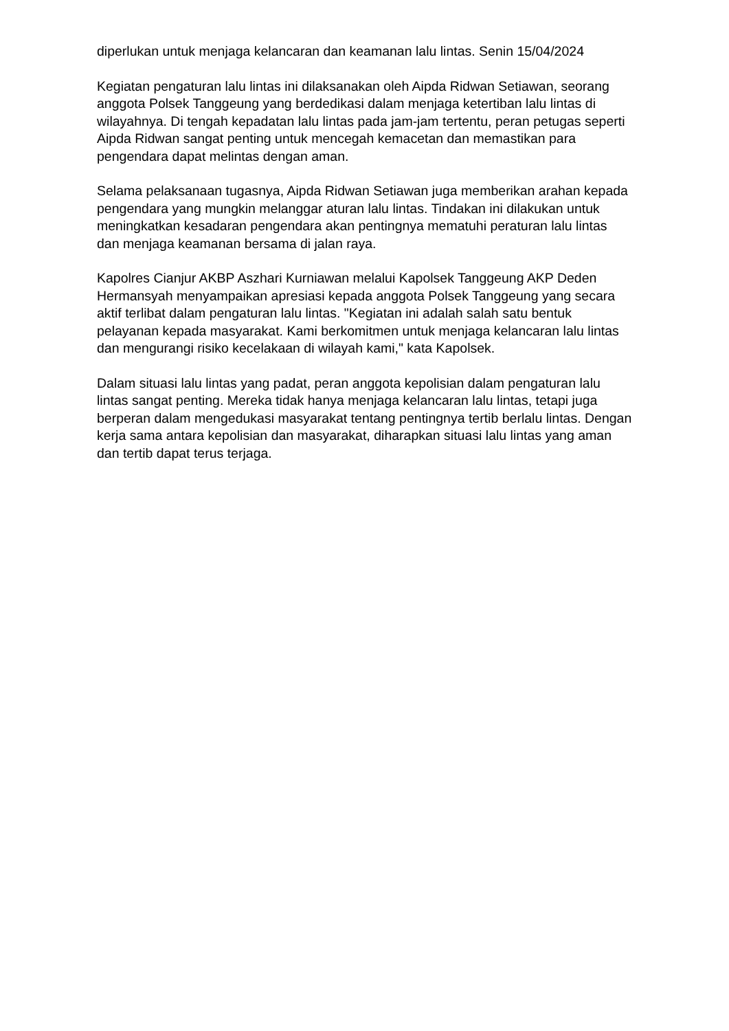diperlukan untuk menjaga kelancaran dan keamanan lalu lintas. Senin 15/04/2024
Kegiatan pengaturan lalu lintas ini dilaksanakan oleh Aipda Ridwan Setiawan, seorang anggota Polsek Tanggeung yang berdedikasi dalam menjaga ketertiban lalu lintas di wilayahnya. Di tengah kepadatan lalu lintas pada jam-jam tertentu, peran petugas seperti Aipda Ridwan sangat penting untuk mencegah kemacetan dan memastikan para pengendara dapat melintas dengan aman.
Selama pelaksanaan tugasnya, Aipda Ridwan Setiawan juga memberikan arahan kepada pengendara yang mungkin melanggar aturan lalu lintas. Tindakan ini dilakukan untuk meningkatkan kesadaran pengendara akan pentingnya mematuhi peraturan lalu lintas dan menjaga keamanan bersama di jalan raya.
Kapolres Cianjur AKBP Aszhari Kurniawan melalui Kapolsek Tanggeung AKP Deden Hermansyah menyampaikan apresiasi kepada anggota Polsek Tanggeung yang secara aktif terlibat dalam pengaturan lalu lintas. "Kegiatan ini adalah salah satu bentuk pelayanan kepada masyarakat. Kami berkomitmen untuk menjaga kelancaran lalu lintas dan mengurangi risiko kecelakaan di wilayah kami," kata Kapolsek.
Dalam situasi lalu lintas yang padat, peran anggota kepolisian dalam pengaturan lalu lintas sangat penting. Mereka tidak hanya menjaga kelancaran lalu lintas, tetapi juga berperan dalam mengedukasi masyarakat tentang pentingnya tertib berlalu lintas. Dengan kerja sama antara kepolisian dan masyarakat, diharapkan situasi lalu lintas yang aman dan tertib dapat terus terjaga.